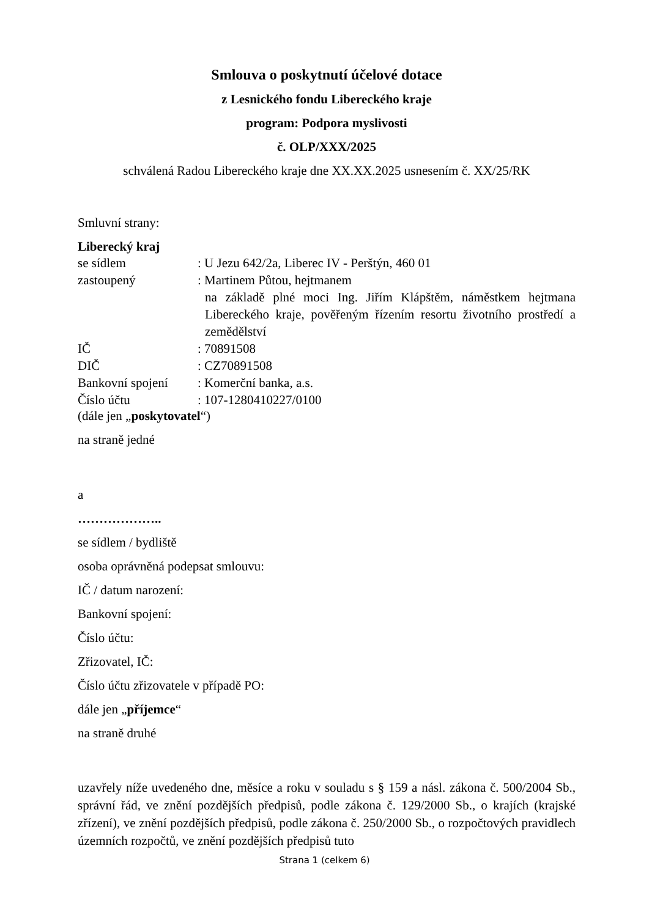Smlouva o poskytnutí účelové dotace
z Lesnického fondu Libereckého kraje
program: Podpora myslivosti
č. OLP/XXX/2025
schválená Radou Libereckého kraje dne XX.XX.2025 usnesením č. XX/25/RK
Smluvní strany:
Liberecký kraj
| se sídlem | : U Jezu 642/2a, Liberec IV - Perštýn, 460 01 |
| zastoupený | : Martinem Půtou, hejtmanem na základě plné moci Ing. Jiřím Klápštěm, náměstkem hejtmana Libereckého kraje, pověřeným řízením resortu životního prostředí a zemědělství |
| IČ | : 70891508 |
| DIČ | : CZ70891508 |
| Bankovní spojení | : Komerční banka, a.s. |
| Číslo účtu | : 107-1280410227/0100 |
(dále jen „poskytovatel“)
na straně jedné
a
………………..
se sídlem / bydliště
osoba oprávněná podepsat smlouvu:
IČ / datum narození:
Bankovní spojení:
Číslo účtu:
Zřizovatel, IČ:
Číslo účtu zřizovatele v případě PO:
dále jen „příjemce“
na straně druhé
uzavřely níže uvedeného dne, měsíce a roku v souladu s § 159 a násl. zákona č. 500/2004 Sb., správní řád, ve znění pozdějších předpisů, podle zákona č. 129/2000 Sb., o krajích (krajské zřízení), ve znění pozdějších předpisů, podle zákona č. 250/2000 Sb., o rozpočtových pravidlech územních rozpočtů, ve znění pozdějších předpisů tuto
Strana 1 (celkem 6)